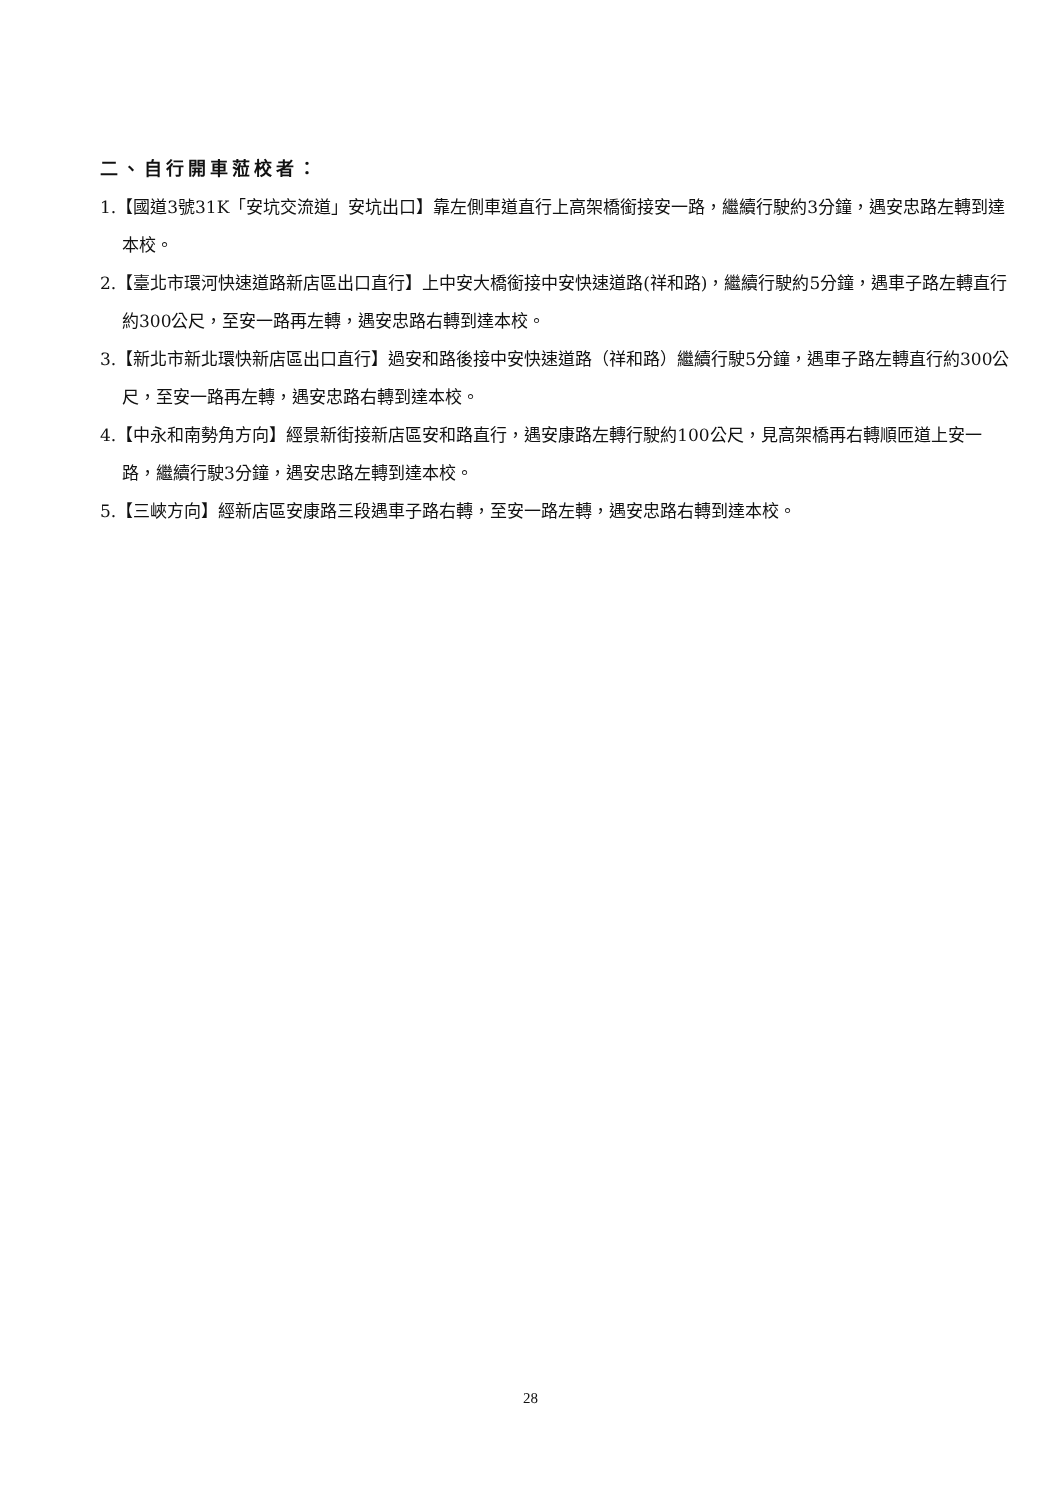二、自行開車蒞校者：
1.【國道3號31K「安坑交流道」安坑出口】靠左側車道直行上高架橋銜接安一路，繼續行駛約3分鐘，遇安忠路左轉到達本校。
2.【臺北市環河快速道路新店區出口直行】上中安大橋銜接中安快速道路(祥和路)，繼續行駛約5分鐘，遇車子路左轉直行約300公尺，至安一路再左轉，遇安忠路右轉到達本校。
3.【新北市新北環快新店區出口直行】過安和路後接中安快速道路（祥和路）繼續行駛5分鐘，遇車子路左轉直行約300公尺，至安一路再左轉，遇安忠路右轉到達本校。
4.【中永和南勢角方向】經景新街接新店區安和路直行，遇安康路左轉行駛約100公尺，見高架橋再右轉順匝道上安一路，繼續行駛3分鐘，遇安忠路左轉到達本校。
5.【三峽方向】經新店區安康路三段遇車子路右轉，至安一路左轉，遇安忠路右轉到達本校。
28